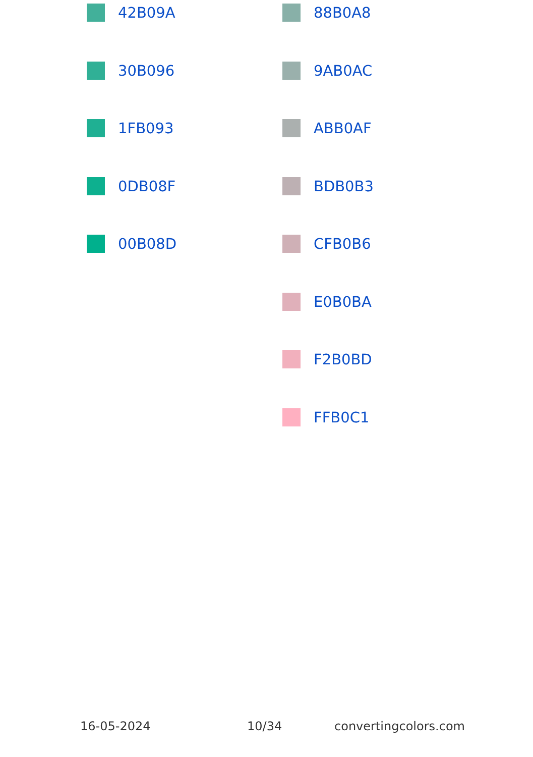42B09A
30B096
1FB093
0DB08F
00B08D
88B0A8
9AB0AC
ABB0AF
BDB0B3
CFB0B6
E0B0BA
F2B0BD
FFB0C1
16-05-2024 10/34 convertingcolors.com